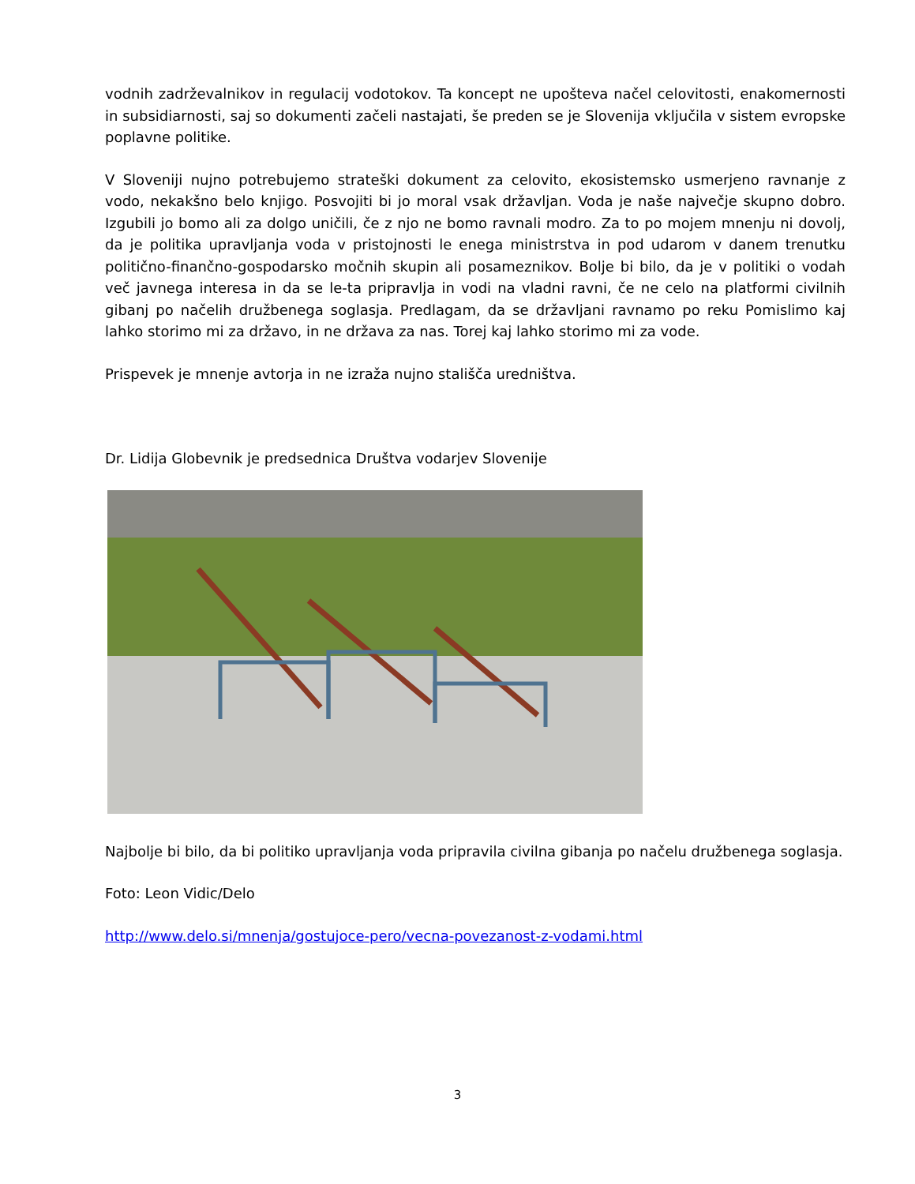vodnih zadrževalnikov in regulacij vodotokov. Ta koncept ne upošteva načel celovitosti, enakomernosti in subsidiarnosti, saj so dokumenti začeli nastajati, še preden se je Slovenija vključila v sistem evropske poplavne politike.
V Sloveniji nujno potrebujemo strateški dokument za celovito, ekosistemsko usmerjeno ravnanje z vodo, nekakšno belo knjigo. Posvojiti bi jo moral vsak državljan. Voda je naše največje skupno dobro. Izgubili jo bomo ali za dolgo uničili, če z njo ne bomo ravnali modro. Za to po mojem mnenju ni dovolj, da je politika upravljanja voda v pristojnosti le enega ministrstva in pod udarom v danem trenutku politično-finančno-gospodarsko močnih skupin ali posameznikov. Bolje bi bilo, da je v politiki o vodah več javnega interesa in da se le-ta pripravlja in vodi na vladni ravni, če ne celo na platformi civilnih gibanj po načelih družbenega soglasja. Predlagam, da se državljani ravnamo po reku Pomislimo kaj lahko storimo mi za državo, in ne država za nas. Torej kaj lahko storimo mi za vode.
Prispevek je mnenje avtorja in ne izraža nujno stališča uredništva.
Dr. Lidija Globevnik je predsednica Društva vodarjev Slovenije
Najbolje bi bilo, da bi politiko upravljanja voda pripravila civilna gibanja po načelu družbenega soglasja.
Foto: Leon Vidic/Delo
http://www.delo.si/mnenja/gostujoce-pero/vecna-povezanost-z-vodami.html
3